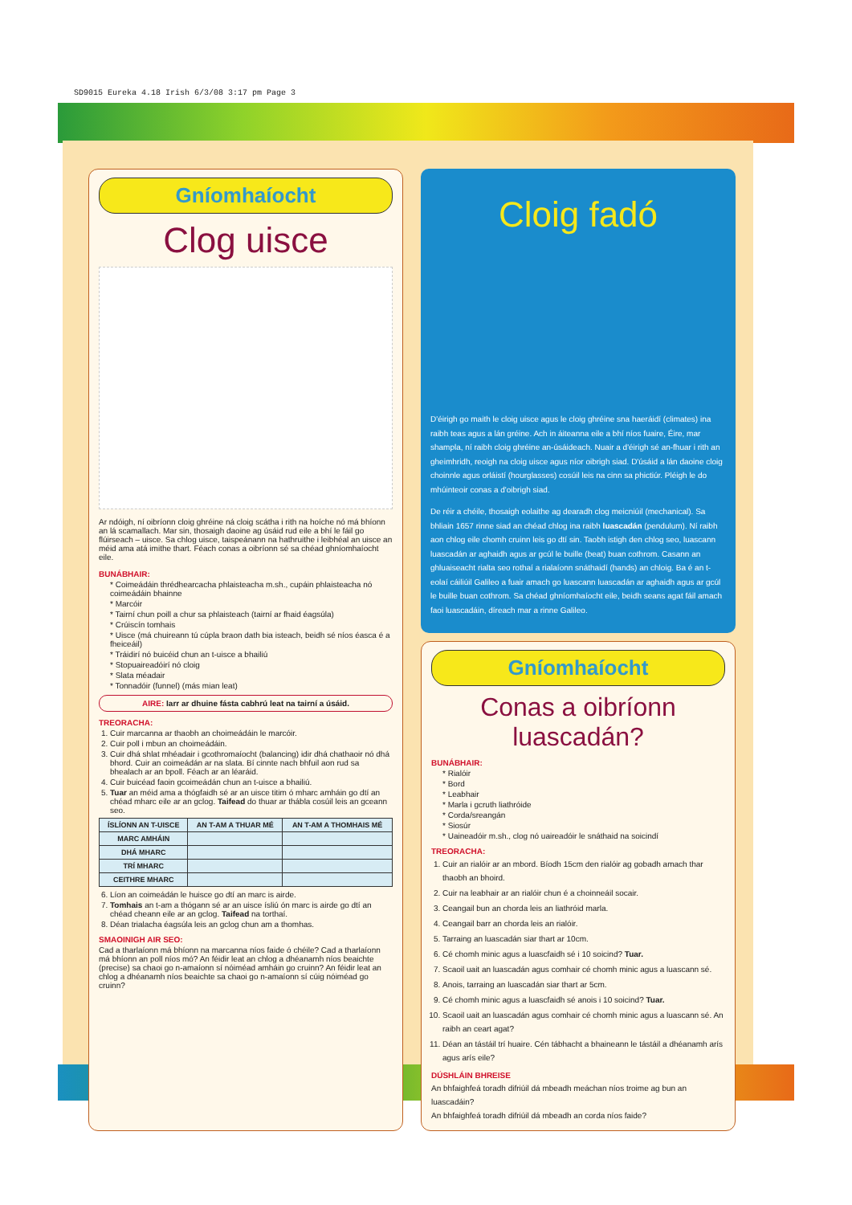SD9015 Eureka 4.18 Irish 6/3/08 3:17 pm Page 3
Gníomhaíocht
Clog uisce
Ar ndóigh, ní oibríonn cloig ghréine ná cloig scátha i rith na hoíche nó má bhíonn an lá scamallach. Mar sin, thosaigh daoine ag úsáid rud eile a bhí le fáil go flúirseach – uisce. Sa chlog uisce, taispeánann na hathruithe i leibhéal an uisce an méid ama atá imithe thart. Féach conas a oibríonn sé sa chéad ghníomhaíocht eile.
BUNÁBHAIR:
* Coimeádáin thrédhearcacha phlaisteacha m.sh., cupáin phlaisteacha nó coimeádáin bhainne
* Marcóir
* Tairní chun poill a chur sa phlaisteach (tairní ar fhaid éagsúla)
* Crúiscín tomhais
* Uisce (má chuireann tú cúpla braon dath bia isteach, beidh sé níos éasca é a fheiceáil)
* Tráidirí nó buicéid chun an t-uisce a bhailiú
* Stopuaireadóirí nó cloig
* Slata méadair
* Tonnadóir (funnel) (más mian leat)
AIRE: Iarr ar dhuine fásta cabhrú leat na tairní a úsáid.
TREORACHA:
1. Cuir marcanna ar thaobh an choimeádáin le marcóir.
2. Cuir poll i mbun an choimeádáin.
3. Cuir dhá shlat mhéadair i gcothromaíocht (balancing) idir dhá chathaoir nó dhá bhord. Cuir an coimeádán ar na slata. Bí cinnte nach bhfuil aon rud sa bhealach ar an bpoll. Féach ar an léaráid.
4. Cuir buicéad faoin gcoimeádán chun an t-uisce a bhailiú.
5. Tuar an méid ama a thógfaidh sé ar an uisce titim ó mharc amháin go dtí an chéad mharc eile ar an gclog. Taifead do thuar ar thábla cosúil leis an gceann seo.
| ÍSLÍONN AN T-UISCE | AN T-AM A THUAR MÉ | AN T-AM A THOMHAIS MÉ |
| --- | --- | --- |
| MARC AMHÁIN | | |
| DHÁ MHARC | | |
| TRÍ MHARC | | |
| CEITHRE MHARC | | |
6. Líon an coimeádán le huisce go dtí an marc is airde.
7. Tomhais an t-am a thógann sé ar an uisce ísliú ón marc is airde go dtí an chéad cheann eile ar an gclog. Taifead na torthaí.
8. Déan trialacha éagsúla leis an gclog chun am a thomhas.
SMAOINIGH AIR SEO:
Cad a tharlaíonn má bhíonn na marcanna níos faide ó chéile? Cad a tharlaíonn má bhíonn an poll níos mó? An féidir leat an chlog a dhéanamh níos beaichte (precise) sa chaoi go n-amaíonn sí nóiméad amháin go cruinn? An féidir leat an chlog a dhéanamh níos beaichte sa chaoi go n-amaíonn sí cúig nóiméad go cruinn?
Cloig fadó
D'éirigh go maith le cloig uisce agus le cloig ghréine sna haeráidí (climates) ina raibh teas agus a lán gréine. Ach in áiteanna eile a bhí níos fuaire, Éire, mar shampla, ní raibh cloig ghréine an-úsáideach. Nuair a d'éirigh sé an-fhuar i rith an gheimhridh, reoigh na cloig uisce agus níor oibrigh siad. D'úsáid a lán daoine cloig choinnle agus orláistí (hourglasses) cosúil leis na cinn sa phictiúr. Pléigh le do mhúinteoir conas a d'oibrigh siad.
De réir a chéile, thosaigh eolaithe ag dearadh clog meicniúil (mechanical). Sa bhliain 1657 rinne siad an chéad chlog ina raibh luascadán (pendulum). Ní raibh aon chlog eile chomh cruinn leis go dtí sin. Taobh istigh den chlog seo, luascann luascadán ar aghaidh agus ar gcúl le buille (beat) buan cothrom. Casann an ghluaiseacht rialta seo rothaí a rialaíonn snáthaidí (hands) an chloig. Ba é an t-eolaí cáiliúil Galileo a fuair amach go luascann luascadán ar aghaidh agus ar gcúl le buille buan cothrom. Sa chéad ghníomhaíocht eile, beidh seans agat fáil amach faoi luascadáin, díreach mar a rinne Galileo.
Gníomhaíocht
Conas a oibríonn luascadán?
BUNÁBHAIR:
* Rialóir
* Bord
* Leabhair
* Marla i gcruth liathróide
* Corda/sreangán
* Siosúr
* Uaineadóir m.sh., clog nó uaireadóir le snáthaid na soicindí
TREORACHA:
1. Cuir an rialóir ar an mbord. Bíodh 15cm den rialóir ag gobadh amach thar thaobh an bhoird.
2. Cuir na leabhair ar an rialóir chun é a choinneáil socair.
3. Ceangail bun an chorda leis an liathróid marla.
4. Ceangail barr an chorda leis an rialóir.
5. Tarraing an luascadán siar thart ar 10cm.
6. Cé chomh minic agus a luascfaidh sé i 10 soicind? Tuar.
7. Scaoil uait an luascadán agus comhair cé chomh minic agus a luascann sé.
8. Anois, tarraing an luascadán siar thart ar 5cm.
9. Cé chomh minic agus a luascfaidh sé anois i 10 soicind? Tuar.
10. Scaoil uait an luascadán agus comhair cé chomh minic agus a luascann sé. An raibh an ceart agat?
11. Déan an tástáil trí huaire. Cén tábhacht a bhaineann le tástáil a dhéanamh arís agus arís eile?
DÚSHLÁIN BHREISE
An bhfaighfeá toradh difriúil dá mbeadh meáchan níos troime ag bun an luascadáin?
An bhfaighfeá toradh difriúil dá mbeadh an corda níos faide?